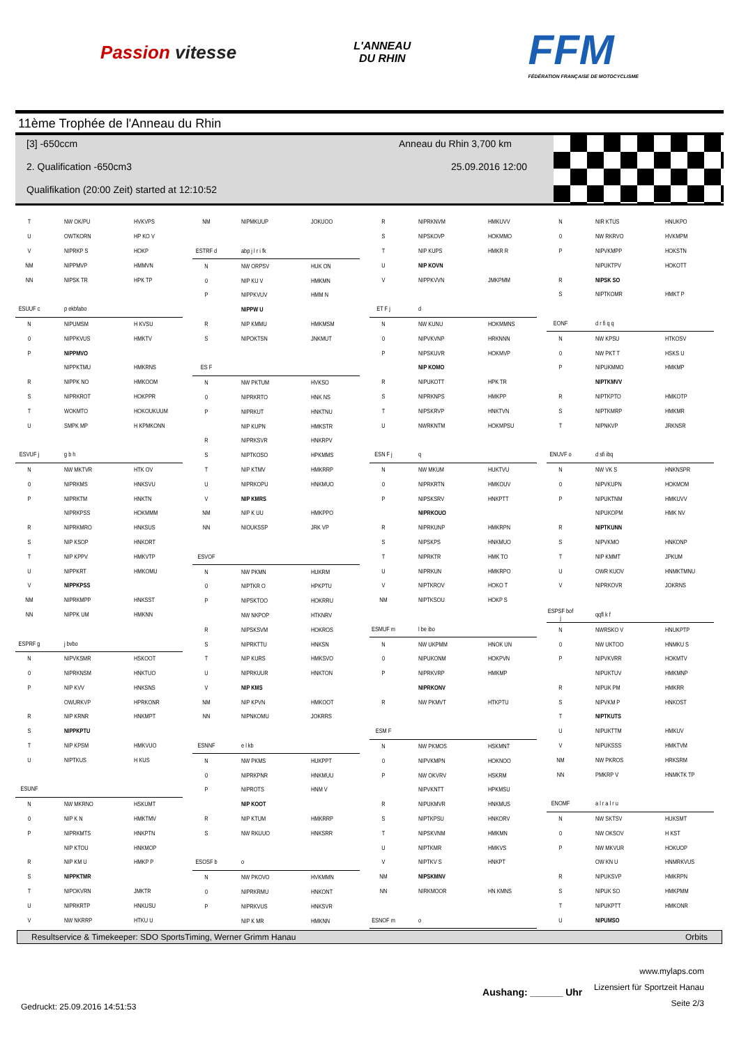Passion vitesse
L'ANNEAU
DU RHIN
FFM
FÉDÉRATION FRANÇAISE DE MOTOCYCLISME
11ème Trophée de l'Anneau du Rhin
[3] -650ccm Anneau du Rhin 3,700 km
2. Qualification -650cm3 25.09.2016 12:00
Qualifikation (20:00 Zeit) started at 12:10:52
| T | NW OK/PU | HVKVPS |
| U | OWTKORN | HP KO V |
| V | NIPRKP S | HOKP |
| NM | NIPPMVP | HMMVN |
| NN | NIPSK TR | HPK TP |
| ESUUF c | p ekbfabo | |
| N | NIPUMSM | H KVSU |
| 0 | NIPPKVUS | HMKTV |
| P | NIPPMVO | |
| | NIPPKTMU | HMKRNS |
| R | NIPPK NO | HMKOOM |
| S | NIPRKROT | HOKPPR |
| T | WOKMTO | HOKOUKUUM |
| U | SMPK MP | H KPMKONN |
| ESVUF j | g b h | |
| N | NW MKTVR | HTK OV |
| 0 | NIPRKMS | HNKSVU |
| P | NIPRKTM | HNKTN |
| | NIPRKPSS | HOKMMM |
| R | NIPRKMRO | HNKSUS |
| S | NIP KSOP | HNKORT |
| T | NIP KPPV | HMKVTP |
| U | NIPPKRT | HMKOMU |
| V | NIPPKPSS | |
| NM | NIPRKMPP | HNKSST |
| NN | NIPPK UM | HMKNN |
| ESPRF g | j bvbo | |
| N | NIPVKSMR | HSKOOT |
| 0 | NIPRKNSM | HNKTUO |
| P | NIP KVV | HNKSNS |
| | OWURKVP | HPRKONR |
| R | NIP KRNR | HNKMPT |
| S | NIPPKPTU | |
| T | NIP KPSM | HMKVUO |
| U | NIPTKUS | H KUS |
| ESUNF | | |
| N | NW MKRNO | HSKUMT |
| 0 | NIP K N | HMKTMV |
| P | NIPRKMTS | HNKPTN |
| | NIP KTOU | HNKMOP |
| R | NIP KM U | HMKP P |
| S | NIPPKTMR | |
| T | NIPOKVRN | JMKTR |
| U | NIPRKRTP | HNKUSU |
| V | NW NKRRP | HTKU U |
| NM | NIPMKUUP | JOKUOO |
| ESTRF d | abp j l r i fk | |
| N | NW ORPSV | HUK ON |
| 0 | NIP KU V | HMKMN |
| P | NIPPKVUV | HMM N |
| | NIPPW U | |
| R | NIP KMMU | HMKMSM |
| S | NIPOKTSN | JNKMUT |
| ES F | | |
| N | NW PKTUM | HVKSO |
| 0 | NIPRKRTO | HNK NS |
| P | NIPRKUT | HNKTNU |
| | NIP KUPN | HMKSTR |
| R | NIPRKSVR | HNKRPV |
| S | NIPTKOSO | HPKMMS |
| T | NIP KTMV | HMKRRP |
| U | NIPRKOPU | HNKMUO |
| V | NIP KMRS | |
| NM | NIP K UU | HMKPPO |
| NN | NIOUKSSP | JRK VP |
| ESVOF | | |
| N | NW PKMN | HUKRM |
| 0 | NIPTKR O | HPKPTU |
| P | NIPSKTOO | HOKRRU |
| | NW NKPOP | HTKNRV |
| R | NIPSKSVM | HOKROS |
| S | NIPRKTTU | HNKSN |
| T | NIP KURS | HMKSVO |
| U | NIPRKUUR | HNKTON |
| V | NIP KMS | |
| NM | NIP KPVN | HMKOOT |
| NN | NIPNKOMU | JOKRRS |
| ESNNF | e l kb | |
| N | NW PKMS | HUKPPT |
| 0 | NIPRKPNR | HNKMUU |
| P | NIPROTS | HNM V |
| | NIP KOOT | |
| R | NIP KTUM | HMKRRP |
| S | NW RKUUO | HNKSRR |
| ESOSF b | o | |
| N | NW PKOVO | HVKMMN |
| 0 | NIPRKRMU | HNKONT |
| P | NIPRKVUS | HNKSVR |
| | NIP K MR | HMKNN |
| R | NIPRKNVM | HMKUVV |
| S | NIPSKOVP | HOKMMO |
| T | NIP KUPS | HMKR R |
| U | NIP KOVN | |
| V | NIPPKVVN | JMKPMM |
| ET F j | d | |
| N | NW KUNU | HOKMMNS |
| 0 | NIPVKVNP | HRKNNN |
| P | NIPSKUVR | HOKMVP |
| | NIP KOMO | |
| R | NIPUKOTT | HPK TR |
| S | NIPRKNPS | HMKPP |
| T | NIPSKRVP | HNKTVN |
| U | NWRKNTM | HOKMPSU |
| ESN F j | q | |
| N | NW MKUM | HUKTVU |
| 0 | NIPRKRTN | HMKOUV |
| P | NIPSKSRV | HNKPTT |
| | NIPRKOUO | |
| R | NIPRKUNP | HMKRPN |
| S | NIPSKPS | HNKMUO |
| T | NIPRKTR | HMK TO |
| U | NIPRKUN | HMKRPO |
| V | NIPTKROV | HOKO T |
| NM | NIPTKSOU | HOKP S |
| ESMUF m | l be ibo | |
| N | NW UKPMM | HNOK UN |
| 0 | NIPUKONM | HOKPVN |
| P | NIPRKVRP | HMKMP |
| | NIPRKONV | |
| R | NW PKMVT | HTKPTU |
| ESM F | | |
| N | NW PKMOS | HSKMNT |
| 0 | NIPVKMPN | HOKNOO |
| P | NW OKVRV | HSKRM |
| | NIPVKNTT | HPKMSU |
| R | NIPUKMVR | HNKMUS |
| S | NIPTKPSU | HNKORV |
| T | NIPSKVNM | HMKMN |
| U | NIPTKMR | HMKVS |
| V | NIPTKV S | HNKPT |
| NM | NIPSKMNV | |
| NN | NIRKMOOR | HN KMNS |
| ESNOF m | o | |
| N | NIR KTUS | HNUKPO |
| 0 | NW RKRVO | HVKMPM |
| P | NIPVKMPP | HOKSTN |
| | NIPUKTPV | HOKOTT |
| R | NIPSK SO | |
| S | NIPTKOMR | HMKT P |
| EONF | d r fi q q | |
| N | NW KPSU | HTKOSV |
| 0 | NW PKT T | HSKS U |
| P | NIPUKMMO | HMKMP |
| | NIPTKMVV | |
| R | NIPTKPTO | HMKOTP |
| S | NIPTKMRP | HMKMR |
| T | NIPNKVP | JRKNSR |
| ENUVF o | d sfi ibq | |
| N | NW VK S | HNKNSPR |
| 0 | NIPVKUPN | HOKMOM |
| P | NIPUKTNM | HMKUVV |
| | NIPUKOPM | HMK NV |
| R | NIPTKUNN | |
| S | NIPVKMO | HNKONP |
| T | NIP KMMT | JPKUM |
| U | OWR KUOV | HNMKTMNU |
| V | NIPRKOVR | JOKRNS |
| ESPSF bof j | qqfl k f | |
| N | NWRSKO V | HNUKPTP |
| 0 | NW UKTOO | HNMKU S |
| P | NIPVKVRR | HOKMTV |
| | NIPUKTUV | HMKMNP |
| R | NIPUK PM | HMKRR |
| S | NIPVKM P | HNKOST |
| T | NIPTKUTS | |
| U | NIPUKTTM | HMKUV |
| V | NIPUKSSS | HMKTVM |
| NM | NW PKROS | HRKSRM |
| NN | PMKRP V | HNMKTK TP |
| ENOMF | a l r a l r u | |
| N | NW SKTSV | HUKSMT |
| 0 | NW OKSOV | H KST |
| P | NW MKVUR | HOKUOP |
| | OW KN U | HNMRKVUS |
| R | NIPUKSVP | HMKRPN |
| S | NIPUK SO | HMKPMM |
| T | NIPUKPTT | HMKONR |
| U | NIPUMSO | |
Resultservice & Timekeeper: SDO SportsTiming, Werner Grimm Hanau Orbits
Gedruckt: 25.09.2016 14:51:53
Aushang: ______ Uhr
www.mylaps.com
Lizensiert für Sportzeit Hanau
Seite 2/3